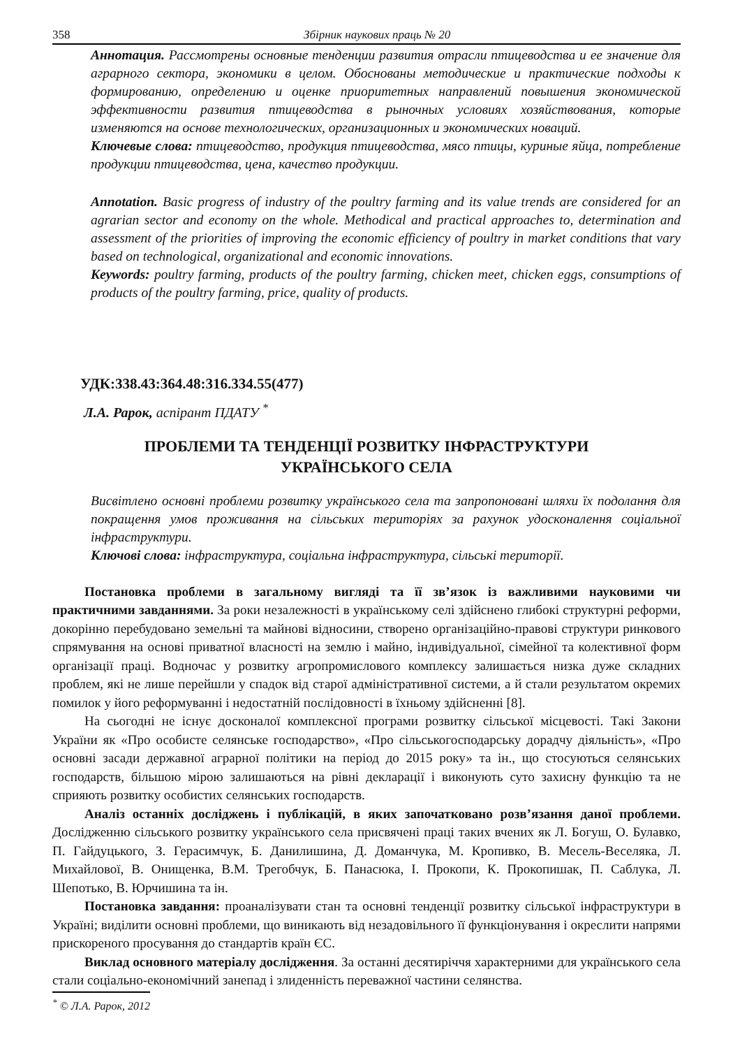358 Збірник наукових праць № 20
Аннотация. Рассмотрены основные тенденции развития отрасли птицеводства и ее значение для аграрного сектора, экономики в целом. Обоснованы методические и практические подходы к формированию, определению и оценке приоритетных направлений повышения экономической эффективности развития птицеводства в рыночных условиях хозяйствования, которые изменяются на основе технологических, организационных и экономических новаций.
Ключевые слова: птицеводство, продукция птицеводства, мясо птицы, куриные яйца, потребление продукции птицеводства, цена, качество продукции.
Annotation. Basic progress of industry of the poultry farming and its value trends are considered for an agrarian sector and economy on the whole. Methodical and practical approaches to, determination and assessment of the priorities of improving the economic efficiency of poultry in market conditions that vary based on technological, organizational and economic innovations.
Keywords: poultry farming, products of the poultry farming, chicken meet, chicken eggs, consumptions of products of the poultry farming, price, quality of products.
УДК:338.43:364.48:316.334.55(477)
Л.А. Рарок, аспірант ПДАТУ <sup>*</sup>
ПРОБЛЕМИ ТА ТЕНДЕНЦІЇ РОЗВИТКУ ІНФРАСТРУКТУРИ
УКРАЇНСЬКОГО СЕЛА
Висвітлено основні проблеми розвитку українського села та запропоновані шляхи їх подолання для покращення умов проживання на сільських територіях за рахунок удосконалення соціальної інфраструктури.
Ключові слова: інфраструктура, соціальна інфраструктура, сільські території.
Постановка проблеми в загальному вигляді та її зв’язок із важливими науковими чи практичними завданнями. За роки незалежності в українському селі здійснено глибокі структурні реформи, докорінно перебудовано земельні та майнові відносини, створено організаційно-правові структури ринкового спрямування на основі приватної власності на землю і майно, індивідуальної, сімейної та колективної форм організації праці. Водночас у розвитку агропромислового комплексу залишається низка дуже складних проблем, які не лише перейшли у спадок від старої адміністративної системи, а й стали результатом окремих помилок у його реформуванні і недостатній послідовності в їхньому здійсненні [8].
На сьогодні не існує досконалої комплексної програми розвитку сільської місцевості. Такі Закони України як «Про особисте селянське господарство», «Про сільськогосподарську дорадчу діяльність», «Про основні засади державної аграрної політики на період до 2015 року» та ін., що стосуються селянських господарств, більшою мірою залишаються на рівні декларації і виконують суто захисну функцію та не сприяють розвитку особистих селянських господарств.
Аналіз останніх досліджень і публікацій, в яких започатковано розв’язання даної проблеми. Дослідженню сільського розвитку українського села присвячені праці таких вчених як Л. Богуш, О. Булавко, П. Гайдуцького, З. Герасимчук, Б. Данилишина, Д. Доманчука, М. Кропивко, В. Месель-Веселяка, Л. Михайлової, В. Онищенка, В.М. Трегобчук, Б. Панасюка, І. Прокопи, К. Прокопишак, П. Саблука, Л. Шепотько, В. Юрчишина та ін.
Постановка завдання: проаналізувати стан та основні тенденції розвитку сільської інфраструктури в Україні; виділити основні проблеми, що виникають від незадовільного її функціонування і окреслити напрями прискореного просування до стандартів країн ЄС.
Виклад основного матеріалу дослідження. За останні десятиріччя характерними для українського села стали соціально-економічний занепад і злиденність переважної частини селянства.
<sup>*</sup> © Л.А. Рарок, 2012